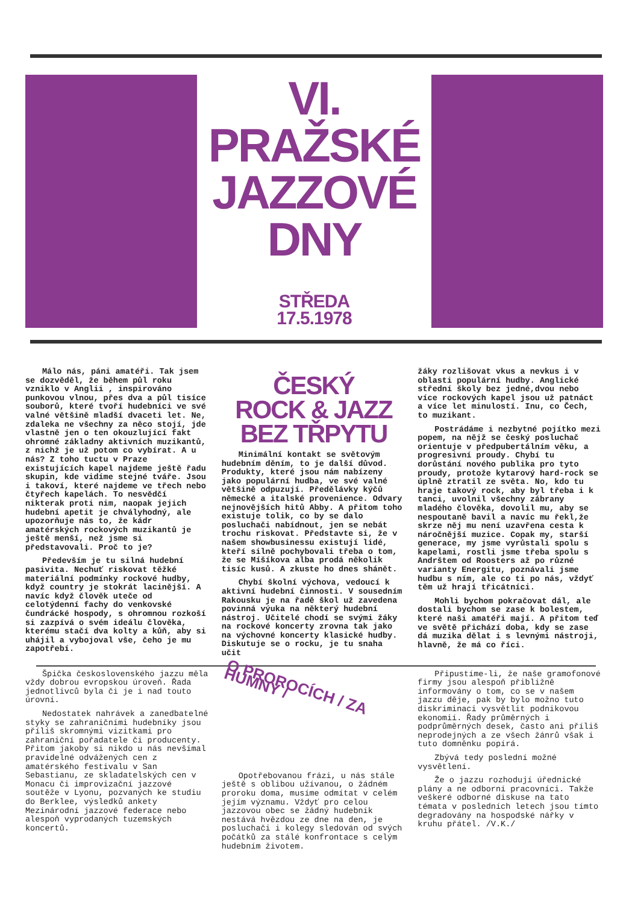VI.
PRAŽSKÉ
JAZZOVÉ
DNY
STŘEDA
17.5.1978
Málo nás, páni amatéři. Tak jsem se dozvěděl, že během půl roku vzniklo v Anglii , inspirováno punkovou vlnou, přes dva a půl tisíce souborů, které tvoří hudebníci ve své valné většině mladší dvaceti let. Ne, zdaleka ne všechny za něco stojí, jde vlastně jen o ten okouzlující fakt ohromné základny aktivních muzikantů, z nichž je už potom co vybírat. A u nás? Z toho tuctu v Praze existujících kapel najdeme ještě řadu skupin, kde vidíme stejné tváře. Jsou i takoví, které najdeme ve třech nebo čtyřech kapelách. To nesvědčí nikterak proti nim, naopak jejich hudební apetit je chvályhodný, ale upozorňuje nás to, že kádr amatérských rockových muzikantů je ještě menší, než jsme si představovali. Proč to je?
Především je tu silná hudební pasivita. Nechuť riskovat těžké materiální podmínky rockové hudby, když country je stokrát lacinější. A navíc když člověk uteče od celotýdenní fachy do venkovské čundrácké hospody, s ohromnou rozkoší si zazpívá o svém ideálu člověka, kterému stačí dva kolty a kůň, aby si uhájil a vybojoval vše, čeho je mu zapotřebí.
ČESKÝ
ROCK & JAZZ
BEZ TŘPYTU
Minimální kontakt se světovým hudebním děním, to je další důvod. Produkty, které jsou nám nabízeny jako populární hudba, ve své valné většině odpuzují. Předělávky kýčů německé a italské provenience. Odvary nejnovějších hitů Abby. A přitom toho existuje tolik, co by se dalo posluchači nabídnout, jen se nebát trochu riskovat. Představte si, že v našem showbusinessu existují lidé, kteří silně pochybovali třeba o tom, že se Míšíkova alba prodá několik tisíc kusů. A zkuste ho dnes shánět.
Chybí školní výchova, vedoucí k aktivní hudební činnosti. V sousedním Rakousku je na řadě škol už zavedena povinná výuka na některý hudební nástroj. Učitelé chodí se svými žáky na rockové koncerty zrovna tak jako na výchovné koncerty klasické hudby. Diskutuje se o rocku, je tu snaha učit
žáky rozlišovat vkus a nevkus i v oblasti populární hudby. Anglické střední školy bez jedné,dvou nebo více rockových kapel jsou už patnáct a více let minulostí. Inu, co Čech, to muzikant.
Postrádáme i nezbytné pojítko mezi popem, na nějž se český posluchač orientuje v předpubertálním věku, a progresivní proudy. Chybí tu dorůstání nového publika pro tyto proudy, protože kytarový hard-rock se úplně ztratil ze světa. No, kdo tu hraje takový rock, aby byl třeba i k tanci, uvolnil všechny zábrany mladého člověka, dovolil mu, aby se nespoutaně bavil a navíc mu řekl,že skrze něj mu není uzavřena cesta k náročnější muzice. Copak my, starší generace, my jsme vyrůstali spolu s kapelami, rostli jsme třeba spolu s Andrštem od Roosters až po různé varianty Energitu, poznávali jsme hudbu s ním, ale co ti po nás, vždyť těm už hrají třicátníci.
Mohli bychom pokračovat dál, ale dostali bychom se zase k bolestem, které naši amatéři mají. A přitom teď ve světě přichází doba, kdy se zase dá muzika dělat i s levnými nástroji, hlavně, že má co říci.
Špička československého jazzu měla vždy dobrou evropskou úroveň. Řada jednotlivců byla či je i nad touto úrovní.
Nedostatek nahrávek a zanedbatelné styky se zahraničními hudebníky jsou příliš skromnými vizitkami pro zahraniční pořadatele či producenty. Přitom jakoby si nikdo u nás nevšímal pravidelné odvážených cen z amatérského festivalu v San Sebastianu, ze skladatelských cen v Monacu či improvizační jazzové soutěže v Lyonu, pozvaných ke studiu do Berklee, výsledků ankety Mezinárodní jazzové federace nebo alespoň vyprodaných tuzemských koncertů.
O PROROCÍCH / ZA HUMNY /
Opotřebovanou frázi, u nás stále ještě s oblibou užívanou, o žádném proroku doma, musíme odmítat v celém jejím významu. Vždyť pro celou jazzovou obec se žádný hudebník nestává hvězdou ze dne na den, je posluchači i kolegy sledován od svých počátků za stálé konfrontace s celým hudebním životem.
Připustíme-li, že naše gramofonové firmy jsou alespoň přibližně informovány o tom, co se v našem jazzu děje, pak by bylo možno tuto diskriminaci vysvětlit podnikovou ekonomií. Řady průměrných i podprůměrných desek, často ani příliš neprodejných a ze všech žánrů však i tuto domněnku popírá.
Zbývá tedy poslední možné vysvětlení.
Že o jazzu rozhodují úřednické plány a ne odborní pracovníci. Takže veškeré odborné diskuse na tato témata v posledních letech jsou tímto degradovány na hospodské nářky v kruhu přátel. /V.K./